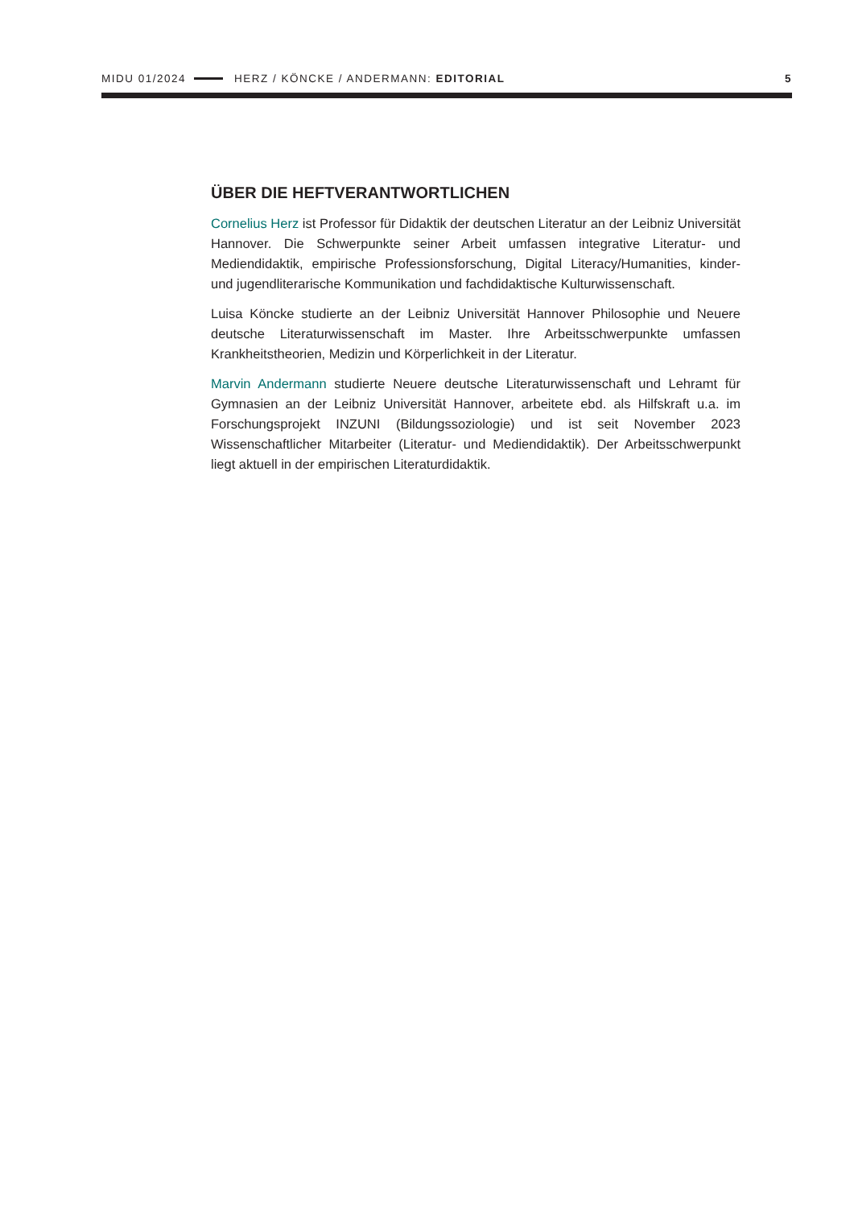MIDU 01/2024 HERZ / KÖNCKE / ANDERMANN: EDITORIAL 5
ÜBER DIE HEFTVERANTWORTLICHEN
Cornelius Herz ist Professor für Didaktik der deutschen Literatur an der Leibniz Universität Hannover. Die Schwerpunkte seiner Arbeit umfassen integrative Literatur- und Mediendidaktik, empirische Professionsforschung, Digital Literacy/Humanities, kinder- und jugendliterarische Kommunikation und fachdidaktische Kulturwissenschaft.
Luisa Köncke studierte an der Leibniz Universität Hannover Philosophie und Neuere deutsche Literaturwissenschaft im Master. Ihre Arbeitsschwerpunkte umfassen Krankheitstheorien, Medizin und Körperlichkeit in der Literatur.
Marvin Andermann studierte Neuere deutsche Literaturwissenschaft und Lehramt für Gymnasien an der Leibniz Universität Hannover, arbeitete ebd. als Hilfskraft u.a. im Forschungsprojekt INZUNI (Bildungssoziologie) und ist seit November 2023 Wissenschaftlicher Mitarbeiter (Literatur- und Mediendidaktik). Der Arbeitsschwerpunkt liegt aktuell in der empirischen Literaturdidaktik.